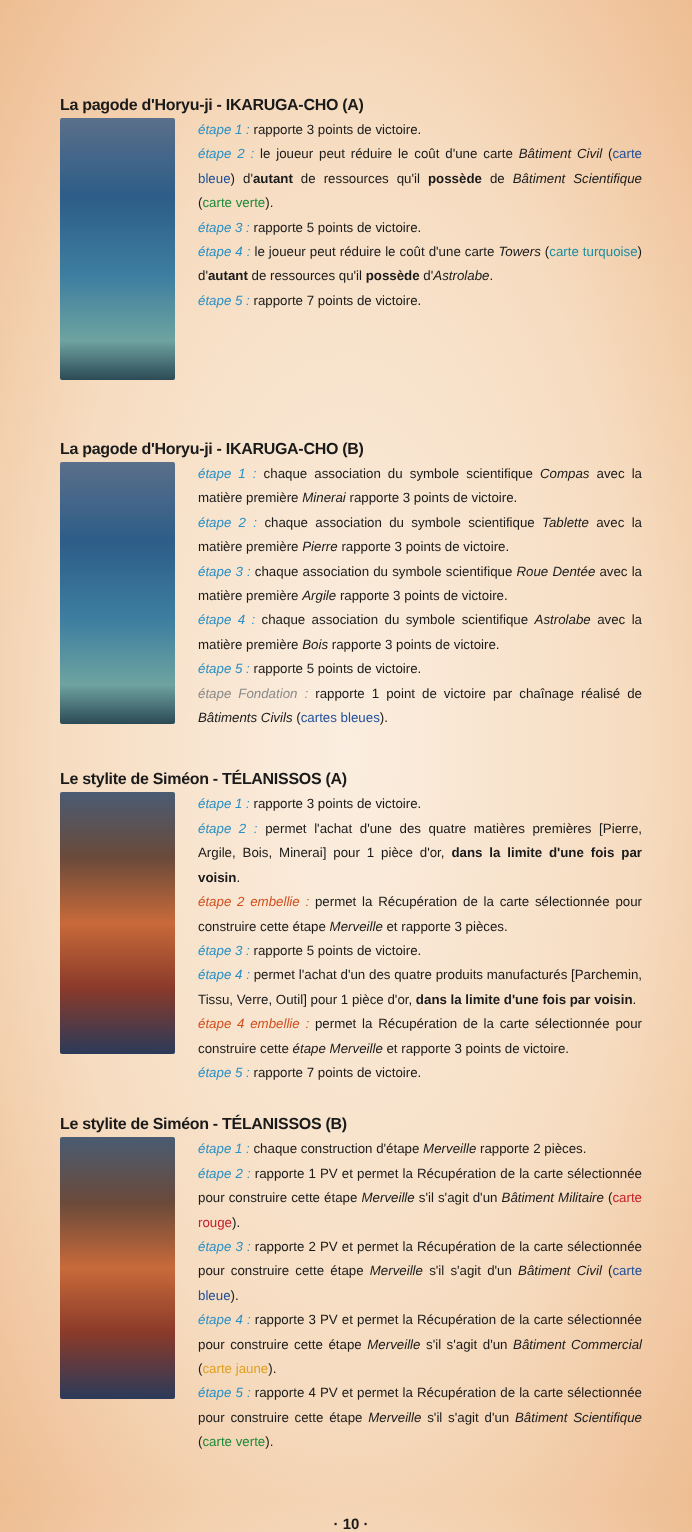La pagode d'Horyu-ji - IKARUGA-CHO (A)
étape 1 : rapporte 3 points de victoire.
étape 2 : le joueur peut réduire le coût d'une carte Bâtiment Civil (carte bleue) d'autant de ressources qu'il possède de Bâtiment Scientifique (carte verte).
étape 3 : rapporte 5 points de victoire.
étape 4 : le joueur peut réduire le coût d'une carte Towers (carte turquoise) d'autant de ressources qu'il possède d'Astrolabe.
étape 5 : rapporte 7 points de victoire.
La pagode d'Horyu-ji - IKARUGA-CHO (B)
étape 1 : chaque association du symbole scientifique Compas avec la matière première Minerai rapporte 3 points de victoire.
étape 2 : chaque association du symbole scientifique Tablette avec la matière première Pierre rapporte 3 points de victoire.
étape 3 : chaque association du symbole scientifique Roue Dentée avec la matière première Argile rapporte 3 points de victoire.
étape 4 : chaque association du symbole scientifique Astrolabe avec la matière première Bois rapporte 3 points de victoire.
étape 5 : rapporte 5 points de victoire.
étape Fondation : rapporte 1 point de victoire par chaînage réalisé de Bâtiments Civils (cartes bleues).
Le stylite de Siméon - TÉLANISSOS (A)
étape 1 : rapporte 3 points de victoire.
étape 2 : permet l'achat d'une des quatre matières premières [Pierre, Argile, Bois, Minerai] pour 1 pièce d'or, dans la limite d'une fois par voisin.
étape 2 embellie : permet la Récupération de la carte sélectionnée pour construire cette étape Merveille et rapporte 3 pièces.
étape 3 : rapporte 5 points de victoire.
étape 4 : permet l'achat d'un des quatre produits manufacturés [Parchemin, Tissu, Verre, Outil] pour 1 pièce d'or, dans la limite d'une fois par voisin.
étape 4 embellie : permet la Récupération de la carte sélectionnée pour construire cette étape Merveille et rapporte 3 points de victoire.
étape 5 : rapporte 7 points de victoire.
Le stylite de Siméon - TÉLANISSOS (B)
étape 1 : chaque construction d'étape Merveille rapporte 2 pièces.
étape 2 : rapporte 1 PV et permet la Récupération de la carte sélectionnée pour construire cette étape Merveille s'il s'agit d'un Bâtiment Militaire (carte rouge).
étape 3 : rapporte 2 PV et permet la Récupération de la carte sélectionnée pour construire cette étape Merveille s'il s'agit d'un Bâtiment Civil (carte bleue).
étape 4 : rapporte 3 PV et permet la Récupération de la carte sélectionnée pour construire cette étape Merveille s'il s'agit d'un Bâtiment Commercial (carte jaune).
étape 5 : rapporte 4 PV et permet la Récupération de la carte sélectionnée pour construire cette étape Merveille s'il s'agit d'un Bâtiment Scientifique (carte verte).
· 10 ·